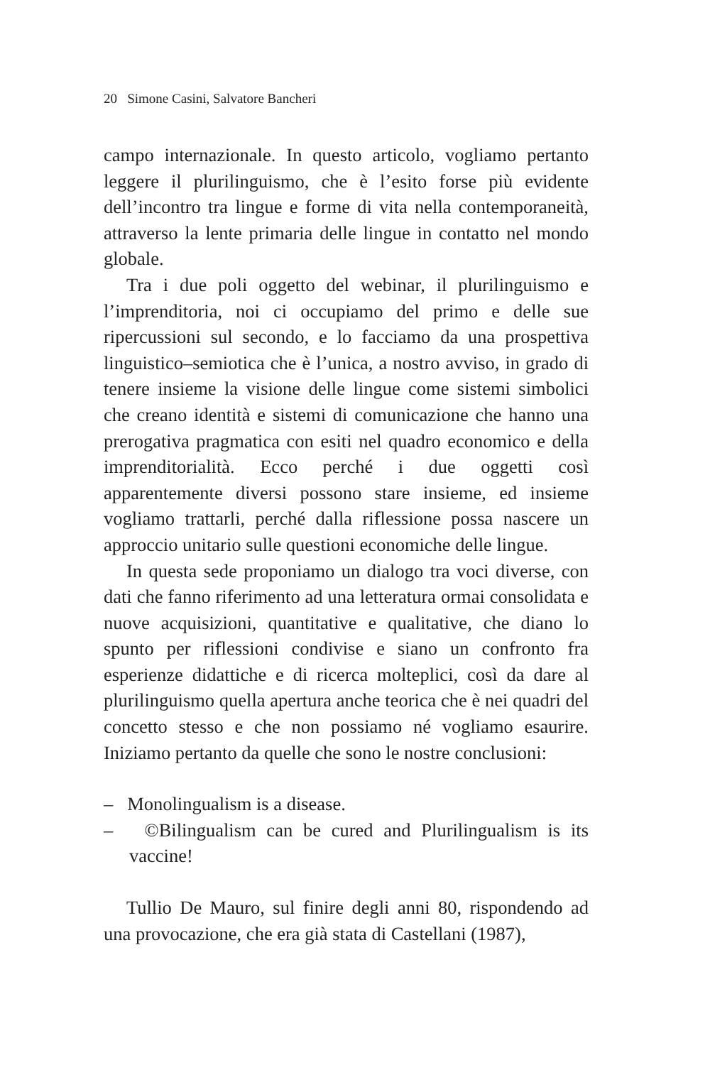20 Simone Casini, Salvatore Bancheri
campo internazionale. In questo articolo, vogliamo pertanto leggere il plurilinguismo, che è l’esito forse più evidente dell’incontro tra lingue e forme di vita nella contemporaneità, attraverso la lente primaria delle lingue in contatto nel mondo globale.
Tra i due poli oggetto del webinar, il plurilinguismo e l’imprenditoria, noi ci occupiamo del primo e delle sue ripercussioni sul secondo, e lo facciamo da una prospettiva linguistico–semiotica che è l’unica, a nostro avviso, in grado di tenere insieme la visione delle lingue come sistemi simbolici che creano identità e sistemi di comunicazione che hanno una prerogativa pragmatica con esiti nel quadro economico e della imprenditorialità. Ecco perché i due oggetti così apparentemente diversi possono stare insieme, ed insieme vogliamo trattarli, perché dalla riflessione possa nascere un approccio unitario sulle questioni economiche delle lingue.
In questa sede proponiamo un dialogo tra voci diverse, con dati che fanno riferimento ad una letteratura ormai consolidata e nuove acquisizioni, quantitative e qualitative, che diano lo spunto per riflessioni condivise e siano un confronto fra esperienze didattiche e di ricerca molteplici, così da dare al plurilinguismo quella apertura anche teorica che è nei quadri del concetto stesso e che non possiamo né vogliamo esaurire. Iniziamo pertanto da quelle che sono le nostre conclusioni:
– Monolingualism is a disease.
– ©Bilingualism can be cured and Plurilingualism is its vaccine!
Tullio De Mauro, sul finire degli anni 80, rispondendo ad una provocazione, che era già stata di Castellani (1987),